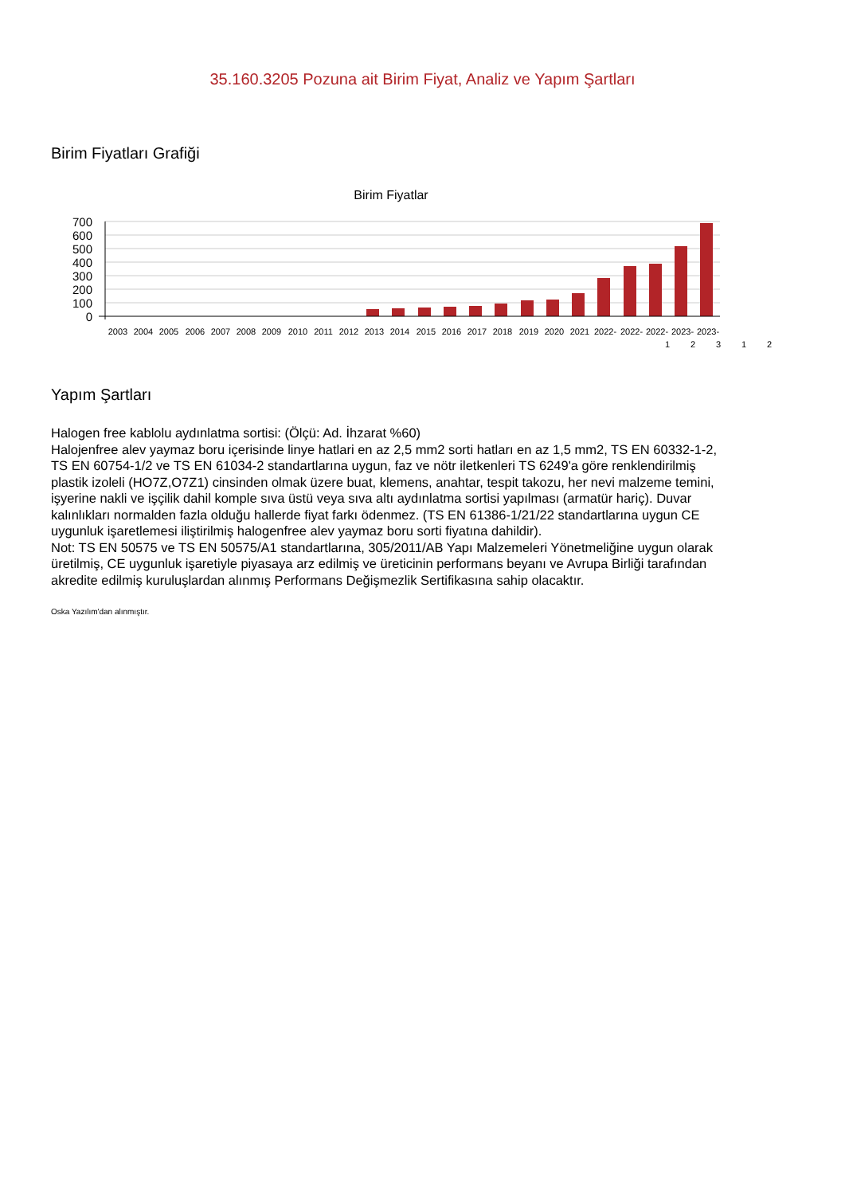35.160.3205 Pozuna ait Birim Fiyat, Analiz ve Yapım Şartları
Birim Fiyatları Grafiği
Birim Fiyatlar
700
600
500
400
300
200
100
0
2003
2004
2005
2006
2007
2008
2009
2010
2011
2012
2013
2014
2015
2016
2017
2018
2019
2020
2021
2022-
2022-
2022-
2023-
2023-
1 2 3 1 2
Yapım Şartları
Halogen free kablolu aydınlatma sortisi: (Ölçü: Ad. İhzarat %60)
Halojenfree alev yaymaz boru içerisinde linye hatlari en az 2,5 mm2 sorti hatları en az 1,5 mm2, TS EN 60332-1-2, TS EN 60754-1/2 ve TS EN 61034-2 standartlarına uygun, faz ve nötr iletkenleri TS 6249'a göre renklendirilmiş plastik izoleli (HO7Z,O7Z1) cinsinden olmak üzere buat, klemens, anahtar, tespit takozu, her nevi malzeme temini, işyerine nakli ve işçilik dahil komple sıva üstü veya sıva altı aydınlatma sortisi yapılması (armatür hariç). Duvar kalınlıkları normalden fazla olduğu hallerde fiyat farkı ödenmez. (TS EN 61386-1/21/22 standartlarına uygun CE uygunluk işaretlemesi iliştirilmiş halogenfree alev yaymaz boru sorti fiyatına dahildir).
Not: TS EN 50575 ve TS EN 50575/A1 standartlarına, 305/2011/AB Yapı Malzemeleri Yönetmeliğine uygun olarak üretilmiş, CE uygunluk işaretiyle piyasaya arz edilmiş ve üreticinin performans beyanı ve Avrupa Birliği tarafından akredite edilmiş kuruluşlardan alınmış Performans Değişmezlik Sertifikasına sahip olacaktır.
Oska Yazılım'dan alınmıştır.